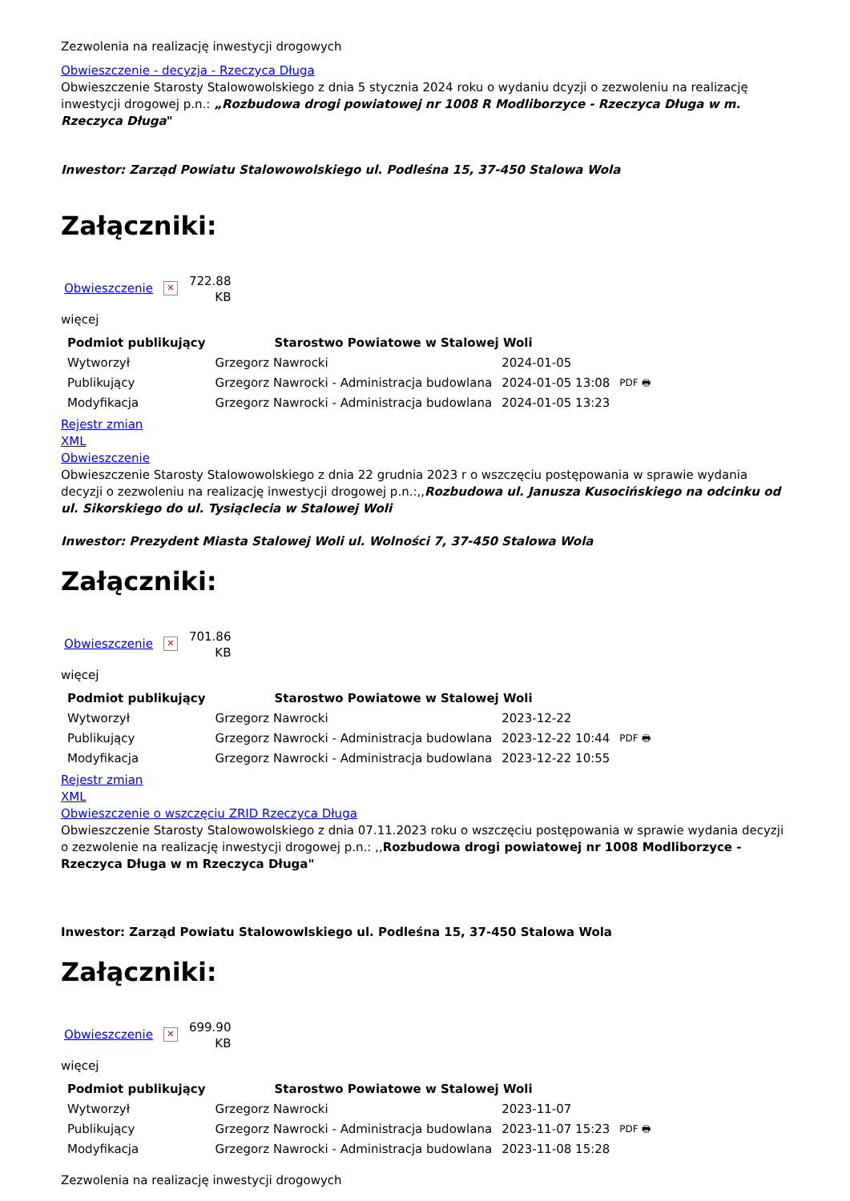Zezwolenia na realizację inwestycji drogowych
Obwieszczenie - decyzja - Rzeczyca Długa
Obwieszczenie Starosty Stalowowolskiego z dnia 5 stycznia 2024 roku o wydaniu dcyzji o zezwoleniu na realizację inwestycji drogowej p.n.: „Rozbudowa drogi powiatowej nr 1008 R Modliborzyce - Rzeczyca Długa w m. Rzeczyca Długa"
Inwestor: Zarząd Powiatu Stalowowolskiego ul. Podleśna 15, 37-450 Stalowa Wola
Załączniki:
Obwieszczenie ✕ 722.88
KB
więcej
| Podmiot publikujący | Starostwo Powiatowe w Stalowej Woli | | |
| Wytworzył | Grzegorz Nawrocki | 2024-01-05 | PDF 🖶 |
| Publikujący | Grzegorz Nawrocki - Administracja budowlana | 2024-01-05 13:08 | |
| Modyfikacja | Grzegorz Nawrocki - Administracja budowlana | 2024-01-05 13:23 | |
Rejestr zmian
XML
Obwieszczenie
Obwieszczenie Starosty Stalowowolskiego z dnia 22 grudnia 2023 r o wszczęciu postępowania w sprawie wydania decyzji o zezwoleniu na realizację inwestycji drogowej p.n.:,,Rozbudowa ul. Janusza Kusocińskiego na odcinku od ul. Sikorskiego do ul. Tysiąclecia w Stalowej Woli
Inwestor: Prezydent Miasta Stalowej Woli ul. Wolności 7, 37-450 Stalowa Wola
Załączniki:
Obwieszczenie ✕ 701.86
KB
więcej
| Podmiot publikujący | Starostwo Powiatowe w Stalowej Woli | | |
| Wytworzył | Grzegorz Nawrocki | 2023-12-22 | PDF 🖶 |
| Publikujący | Grzegorz Nawrocki - Administracja budowlana | 2023-12-22 10:44 | |
| Modyfikacja | Grzegorz Nawrocki - Administracja budowlana | 2023-12-22 10:55 | |
Rejestr zmian
XML
Obwieszczenie o wszczęciu ZRID Rzeczyca Długa
Obwieszczenie Starosty Stalowowolskiego z dnia 07.11.2023 roku o wszczęciu postępowania w sprawie wydania decyzji o zezwolenie na realizację inwestycji drogowej p.n.: ,,Rozbudowa drogi powiatowej nr 1008 Modliborzyce - Rzeczyca Długa w m Rzeczyca Długa"
Inwestor: Zarząd Powiatu Stalowowlskiego ul. Podleśna 15, 37-450 Stalowa Wola
Załączniki:
Obwieszczenie ✕ 699.90
KB
więcej
| Podmiot publikujący | Starostwo Powiatowe w Stalowej Woli | | |
| Wytworzył | Grzegorz Nawrocki | 2023-11-07 | PDF 🖶 |
| Publikujący | Grzegorz Nawrocki - Administracja budowlana | 2023-11-07 15:23 | |
| Modyfikacja | Grzegorz Nawrocki - Administracja budowlana | 2023-11-08 15:28 | |
Zezwolenia na realizację inwestycji drogowych